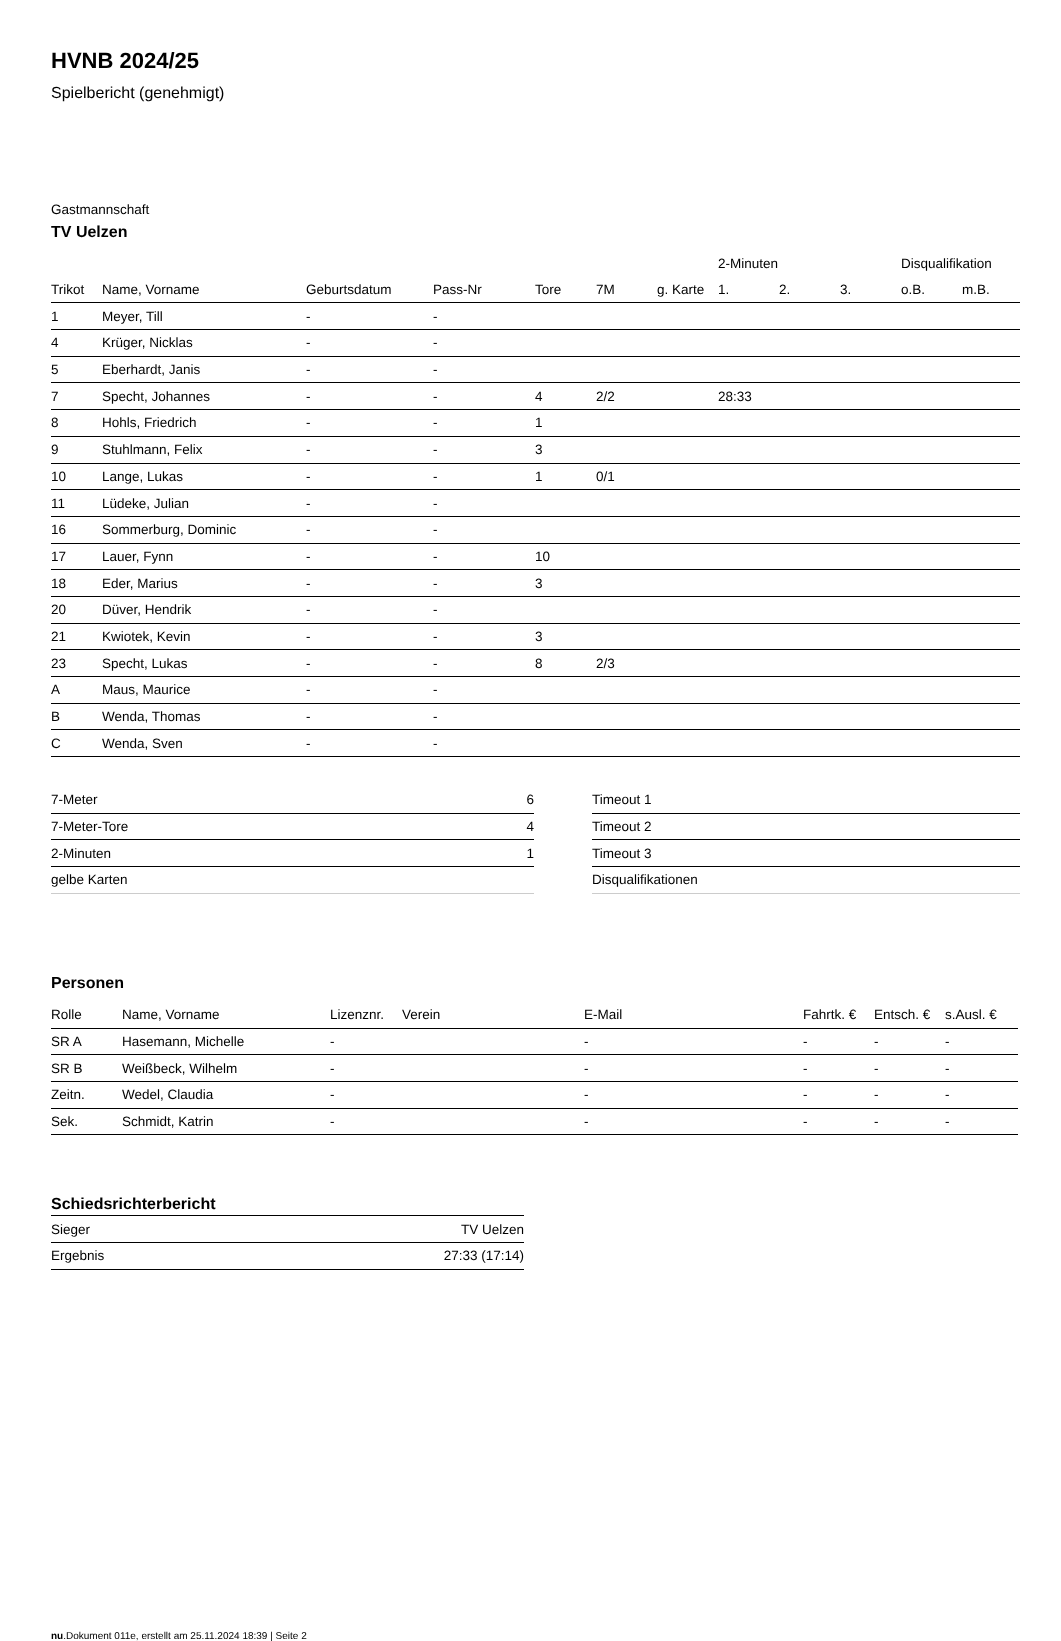HVNB 2024/25
Spielbericht (genehmigt)
Gastmannschaft
TV Uelzen
| | | | | | | | 2-Minuten | | | Disqualifikation | |
| --- | --- | --- | --- | --- | --- | --- | --- | --- | --- | --- | --- |
| Trikot | Name, Vorname | Geburtsdatum | Pass-Nr | Tore | 7M | g. Karte | 1. | 2. | 3. | o.B. | m.B. |
| 1 | Meyer, Till | - | - | | | | | | | | |
| 4 | Krüger, Nicklas | - | - | | | | | | | | |
| 5 | Eberhardt, Janis | - | - | | | | | | | | |
| 7 | Specht, Johannes | - | - | 4 | 2/2 | | 28:33 | | | | |
| 8 | Hohls, Friedrich | - | - | 1 | | | | | | | |
| 9 | Stuhlmann, Felix | - | - | 3 | | | | | | | |
| 10 | Lange, Lukas | - | - | 1 | 0/1 | | | | | | |
| 11 | Lüdeke, Julian | - | - | | | | | | | | |
| 16 | Sommerburg, Dominic | - | - | | | | | | | | |
| 17 | Lauer, Fynn | - | - | 10 | | | | | | | |
| 18 | Eder, Marius | - | - | 3 | | | | | | | |
| 20 | Düver, Hendrik | - | - | | | | | | | | |
| 21 | Kwiotek, Kevin | - | - | 3 | | | | | | | |
| 23 | Specht, Lukas | - | - | 8 | 2/3 | | | | | | |
| A | Maus, Maurice | - | - | | | | | | | | |
| B | Wenda, Thomas | - | - | | | | | | | | |
| C | Wenda, Sven | - | - | | | | | | | | |
| 7-Meter | 6 |
| 7-Meter-Tore | 4 |
| 2-Minuten | 1 |
| gelbe Karten | |
| Timeout 1 |
| Timeout 2 |
| Timeout 3 |
| Disqualifikationen |
Personen
| Rolle | Name, Vorname | Lizenznr. | Verein | E-Mail | Fahrtk. € | Entsch. € | s.Ausl. € |
| --- | --- | --- | --- | --- | --- | --- | --- |
| SR A | Hasemann, Michelle | - | | - | - | - | - |
| SR B | Weißbeck, Wilhelm | - | | - | - | - | - |
| Zeitn. | Wedel, Claudia | - | | - | - | - | - |
| Sek. | Schmidt, Katrin | - | | - | - | - | - |
Schiedsrichterbericht
| Sieger | TV Uelzen |
| Ergebnis | 27:33 (17:14) |
nu.Dokument 011e, erstellt am 25.11.2024 18:39 | Seite 2